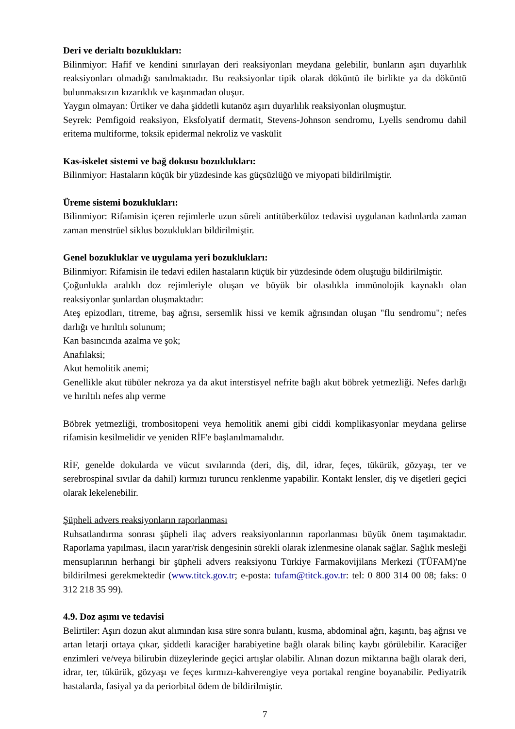Deri ve derialtı bozuklukları:
Bilinmiyor: Hafif ve kendini sınırlayan deri reaksiyonları meydana gelebilir, bunların aşırı duyarlılık reaksiyonları olmadığı sanılmaktadır. Bu reaksiyonlar tipik olarak döküntü ile birlikte ya da döküntü bulunmaksızın kızarıklık ve kaşınmadan oluşur.
Yaygın olmayan: Ürtiker ve daha şiddetli kutanöz aşırı duyarlılık reaksiyonlan oluşmuştur.
Seyrek: Pemfigoid reaksiyon, Eksfolyatif dermatit, Stevens-Johnson sendromu, Lyells sendromu dahil eritema multiforme, toksik epidermal nekroliz ve vaskülit
Kas-iskelet sistemi ve bağ dokusu bozuklukları:
Bilinmiyor: Hastaların küçük bir yüzdesinde kas güçsüzlüğü ve miyopati bildirilmiştir.
Üreme sistemi bozuklukları:
Bilinmiyor: Rifamisin içeren rejimlerle uzun süreli antitüberküloz tedavisi uygulanan kadınlarda zaman zaman menstrüel siklus bozuklukları bildirilmiştir.
Genel bozukluklar ve uygulama yeri bozuklukları:
Bilinmiyor: Rifamisin ile tedavi edilen hastaların küçük bir yüzdesinde ödem oluştuğu bildirilmiştir.
Çoğunlukla aralıklı doz rejimleriyle oluşan ve büyük bir olasılıkla immünolojik kaynaklı olan reaksiyonlar şunlardan oluşmaktadır:
Ateş epizodları, titreme, baş ağrısı, sersemlik hissi ve kemik ağrısından oluşan "flu sendromu"; nefes darlığı ve hırıltılı solunum;
Kan basıncında azalma ve şok;
Anafılaksi;
Akut hemolitik anemi;
Genellikle akut tübüler nekroza ya da akut interstisyel nefrite bağlı akut böbrek yetmezliği. Nefes darlığı ve hırıltılı nefes alıp verme
Böbrek yetmezliği, trombositopeni veya hemolitik anemi gibi ciddi komplikasyonlar meydana gelirse rifamisin kesilmelidir ve yeniden RİF'e başlanılmamalıdır.
RİF, genelde dokularda ve vücut sıvılarında (deri, diş, dil, idrar, feçes, tükürük, gözyaşı, ter ve serebrospinal sıvılar da dahil) kırmızı turuncu renklenme yapabilir. Kontakt lensler, diş ve dişetleri geçici olarak lekelenebilir.
Şüpheli advers reaksiyonların raporlanması
Ruhsatlandırma sonrası şüpheli ilaç advers reaksiyonlarının raporlanması büyük önem taşımaktadır. Raporlama yapılması, ilacın yarar/risk dengesinin sürekli olarak izlenmesine olanak sağlar. Sağlık mesleği mensuplarının herhangi bir şüpheli advers reaksiyonu Türkiye Farmakovijilans Merkezi (TÜFAM)'ne bildirilmesi gerekmektedir (www.titck.gov.tr; e-posta: tufam@titck.gov.tr: tel: 0 800 314 00 08; faks: 0 312 218 35 99).
4.9. Doz aşımı ve tedavisi
Belirtiler: Aşırı dozun akut alımından kısa süre sonra bulantı, kusma, abdominal ağrı, kaşıntı, baş ağrısı ve artan letarji ortaya çıkar, şiddetli karaciğer harabiyetine bağlı olarak bilinç kaybı görülebilir. Karaciğer enzimleri ve/veya bilirubin düzeylerinde geçici artışlar olabilir. Alınan dozun miktarına bağlı olarak deri, idrar, ter, tükürük, gözyaşı ve feçes kırmızı-kahverengiye veya portakal rengine boyanabilir. Pediyatrik hastalarda, fasiyal ya da periorbital ödem de bildirilmiştir.
7